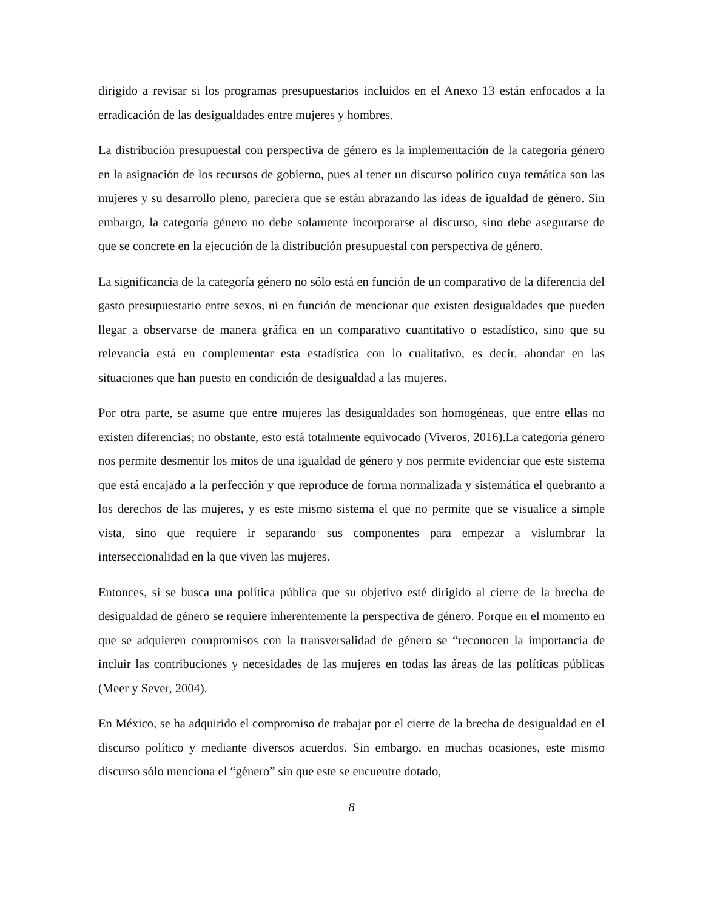dirigido a revisar si los programas presupuestarios incluidos en el Anexo 13 están enfocados a la erradicación de las desigualdades entre mujeres y hombres.
La distribución presupuestal con perspectiva de género es la implementación de la categoría género en la asignación de los recursos de gobierno, pues al tener un discurso político cuya temática son las mujeres y su desarrollo pleno, pareciera que se están abrazando las ideas de igualdad de género. Sin embargo, la categoría género no debe solamente incorporarse al discurso, sino debe asegurarse de que se concrete en la ejecución de la distribución presupuestal con perspectiva de género.
La significancia de la categoría género no sólo está en función de un comparativo de la diferencia del gasto presupuestario entre sexos, ni en función de mencionar que existen desigualdades que pueden llegar a observarse de manera gráfica en un comparativo cuantitativo o estadístico, sino que su relevancia está en complementar esta estadística con lo cualitativo, es decir, ahondar en las situaciones que han puesto en condición de desigualdad a las mujeres.
Por otra parte, se asume que entre mujeres las desigualdades son homogéneas, que entre ellas no existen diferencias; no obstante, esto está totalmente equivocado (Viveros, 2016).La categoría género nos permite desmentir los mitos de una igualdad de género y nos permite evidenciar que este sistema que está encajado a la perfección y que reproduce de forma normalizada y sistemática el quebranto a los derechos de las mujeres, y es este mismo sistema el que no permite que se visualice a simple vista, sino que requiere ir separando sus componentes para empezar a vislumbrar la interseccionalidad en la que viven las mujeres.
Entonces, si se busca una política pública que su objetivo esté dirigido al cierre de la brecha de desigualdad de género se requiere inherentemente la perspectiva de género. Porque en el momento en que se adquieren compromisos con la transversalidad de género se “reconocen la importancia de incluir las contribuciones y necesidades de las mujeres en todas las áreas de las políticas públicas (Meer y Sever, 2004).
En México, se ha adquirido el compromiso de trabajar por el cierre de la brecha de desigualdad en el discurso político y mediante diversos acuerdos. Sin embargo, en muchas ocasiones, este mismo discurso sólo menciona el “género” sin que este se encuentre dotado,
8